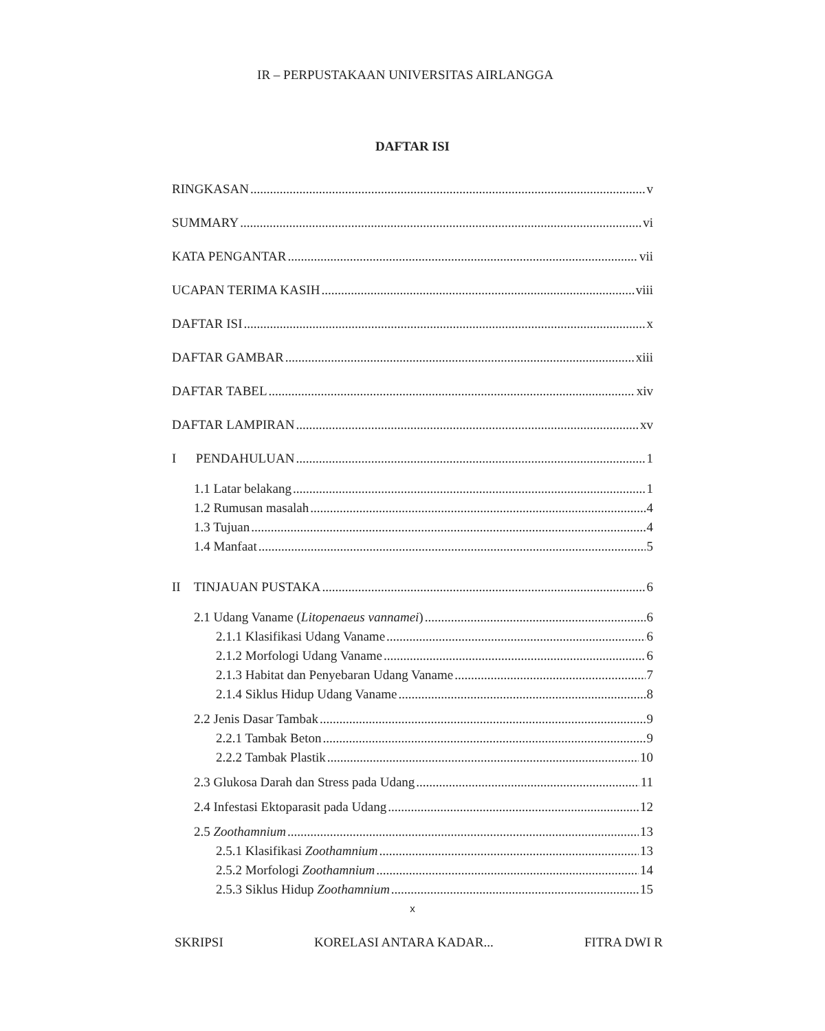IR – PERPUSTAKAAN UNIVERSITAS AIRLANGGA
DAFTAR ISI
RINGKASAN v
SUMMARY vi
KATA PENGANTAR vii
UCAPAN TERIMA KASIH viii
DAFTAR ISI x
DAFTAR GAMBAR xiii
DAFTAR TABEL xiv
DAFTAR LAMPIRAN xv
I PENDAHULUAN 1
1.1 Latar belakang 1
1.2 Rumusan masalah 4
1.3 Tujuan 4
1.4 Manfaat 5
II TINJAUAN PUSTAKA 6
2.1 Udang Vaname (Litopenaeus vannamei) 6
2.1.1 Klasifikasi Udang Vaname 6
2.1.2 Morfologi Udang Vaname 6
2.1.3 Habitat dan Penyebaran Udang Vaname 7
2.1.4 Siklus Hidup Udang Vaname 8
2.2 Jenis Dasar Tambak 9
2.2.1 Tambak Beton 9
2.2.2 Tambak Plastik 10
2.3 Glukosa Darah dan Stress pada Udang 11
2.4 Infestasi Ektoparasit pada Udang 12
2.5 Zoothamnium 13
2.5.1 Klasifikasi Zoothamnium 13
2.5.2 Morfologi Zoothamnium 14
2.5.3 Siklus Hidup Zoothamnium 15
x
SKRIPSI KORELASI ANTARA KADAR... FITRA DWI R